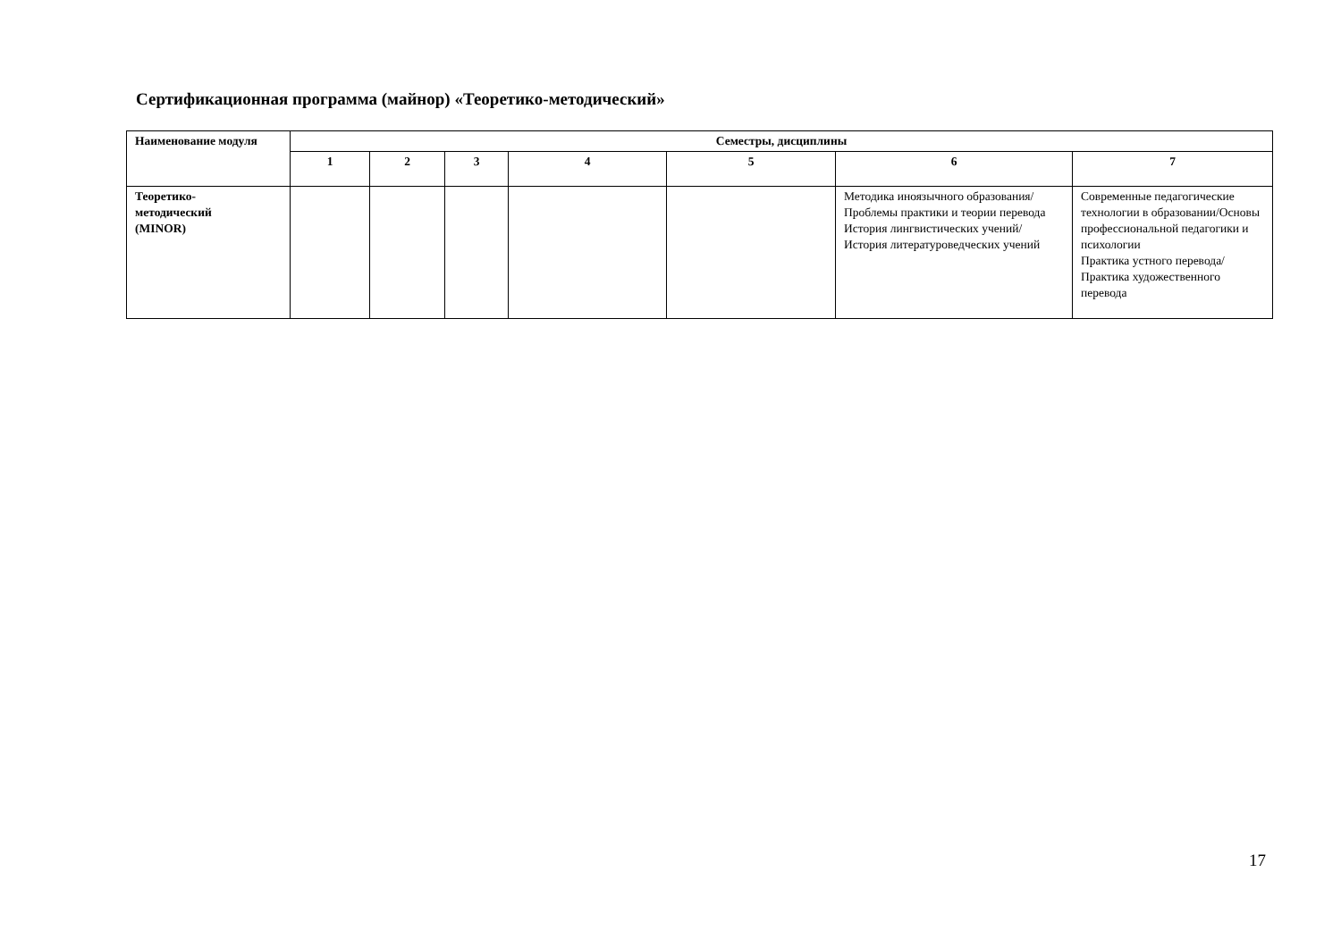Сертификационная программа (майнор) «Теоретико-методический»
| Наименование модуля | Семестры, дисциплины | | | | | | |
| --- | --- | --- | --- | --- | --- | --- | --- |
| | 1 | 2 | 3 | 4 | 5 | 6 | 7 |
| Теоретико- методический (MINOR) | | | | | | Методика иноязычного образования/Проблемы практики и теории перевода История лингвистических учений/История литературоведческих учений | Современные педагогические технологии в образовании/Основы профессиональной педагогики и психологии Практика устного перевода/Практика художественного перевода |
17